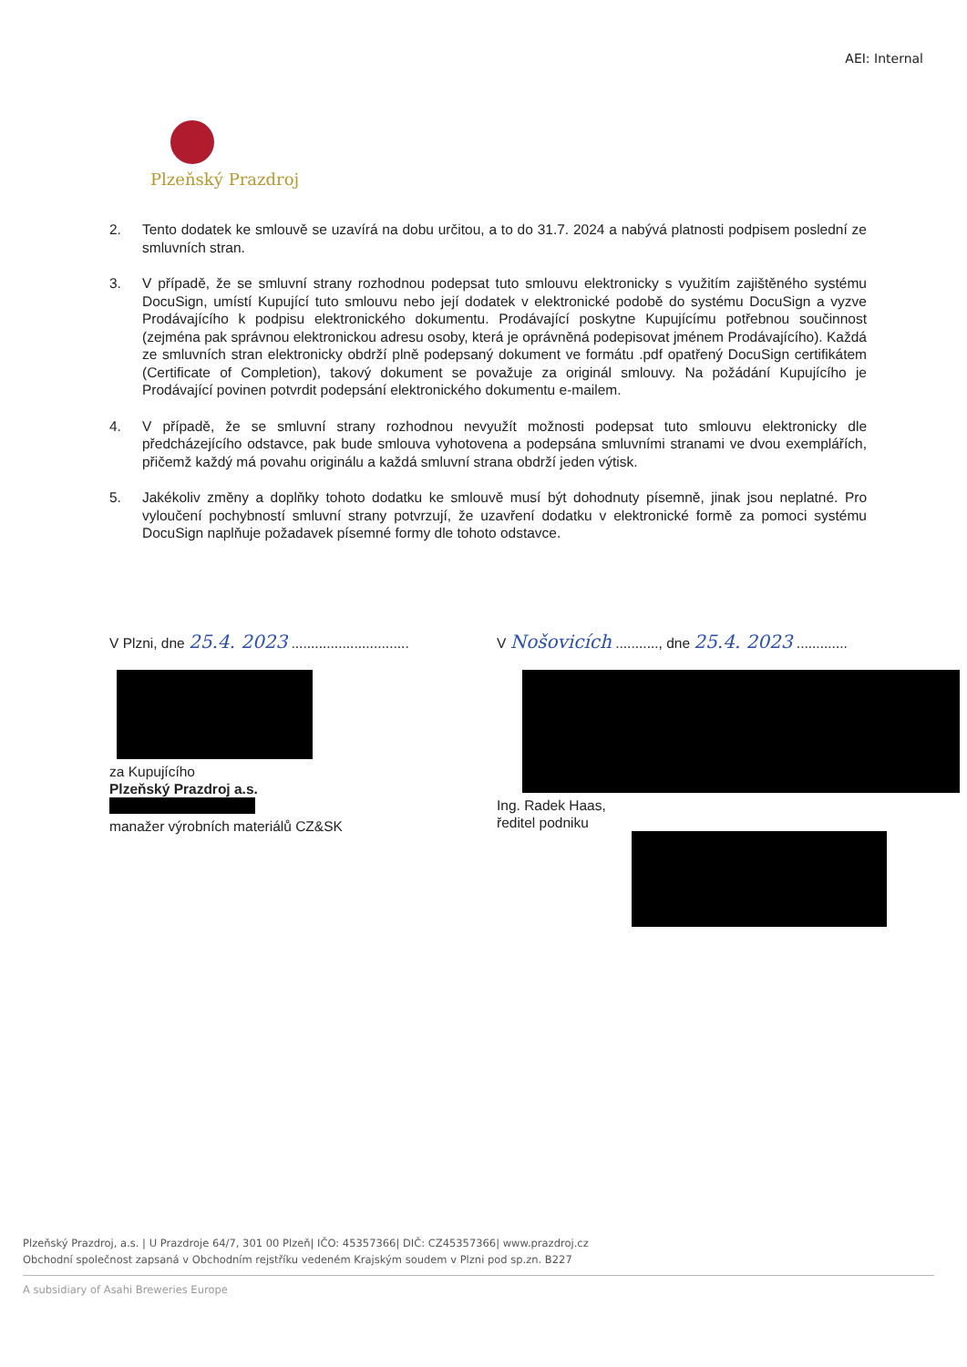AEI: Internal
Plzeňský Prazdroj
2. Tento dodatek ke smlouvě se uzavírá na dobu určitou, a to do 31.7. 2024 a nabývá platnosti podpisem poslední ze smluvních stran.
3. V případě, že se smluvní strany rozhodnou podepsat tuto smlouvu elektronicky s využitím zajištěného systému DocuSign, umístí Kupující tuto smlouvu nebo její dodatek v elektronické podobě do systému DocuSign a vyzve Prodávajícího k podpisu elektronického dokumentu. Prodávající poskytne Kupujícímu potřebnou součinnost (zejména pak správnou elektronickou adresu osoby, která je oprávněná podepisovat jménem Prodávajícího). Každá ze smluvních stran elektronicky obdrží plně podepsaný dokument ve formátu .pdf opatřený DocuSign certifikátem (Certificate of Completion), takový dokument se považuje za originál smlouvy. Na požádání Kupujícího je Prodávající povinen potvrdit podepsání elektronického dokumentu e-mailem.
4. V případě, že se smluvní strany rozhodnou nevyužít možnosti podepsat tuto smlouvu elektronicky dle předcházejícího odstavce, pak bude smlouva vyhotovena a podepsána smluvními stranami ve dvou exemplářích, přičemž každý má povahu originálu a každá smluvní strana obdrží jeden výtisk.
5. Jakékoliv změny a doplňky tohoto dodatku ke smlouvě musí být dohodnuty písemně, jinak jsou neplatné. Pro vyloučení pochybností smluvní strany potvrzují, že uzavření dodatku v elektronické formě za pomoci systému DocuSign naplňuje požadavek písemné formy dle tohoto odstavce.
V Plzni, dne 25.4. 2023 ..............................
za Kupujícího
Plzeňský Prazdroj a.s.
manažer výrobních materiálů CZ&SK
V Nošovicích ..........., dne 25.4. 2023 .............
Ing. Radek Haas,
ředitel podniku
Plzeňský Prazdroj, a.s. | U Prazdroje 64/7, 301 00 Plzeň| IČO: 45357366| DIČ: CZ45357366| www.prazdroj.cz
Obchodní společnost zapsaná v Obchodním rejstříku vedeném Krajským soudem v Plzni pod sp.zn. B227
A subsidiary of Asahi Breweries Europe